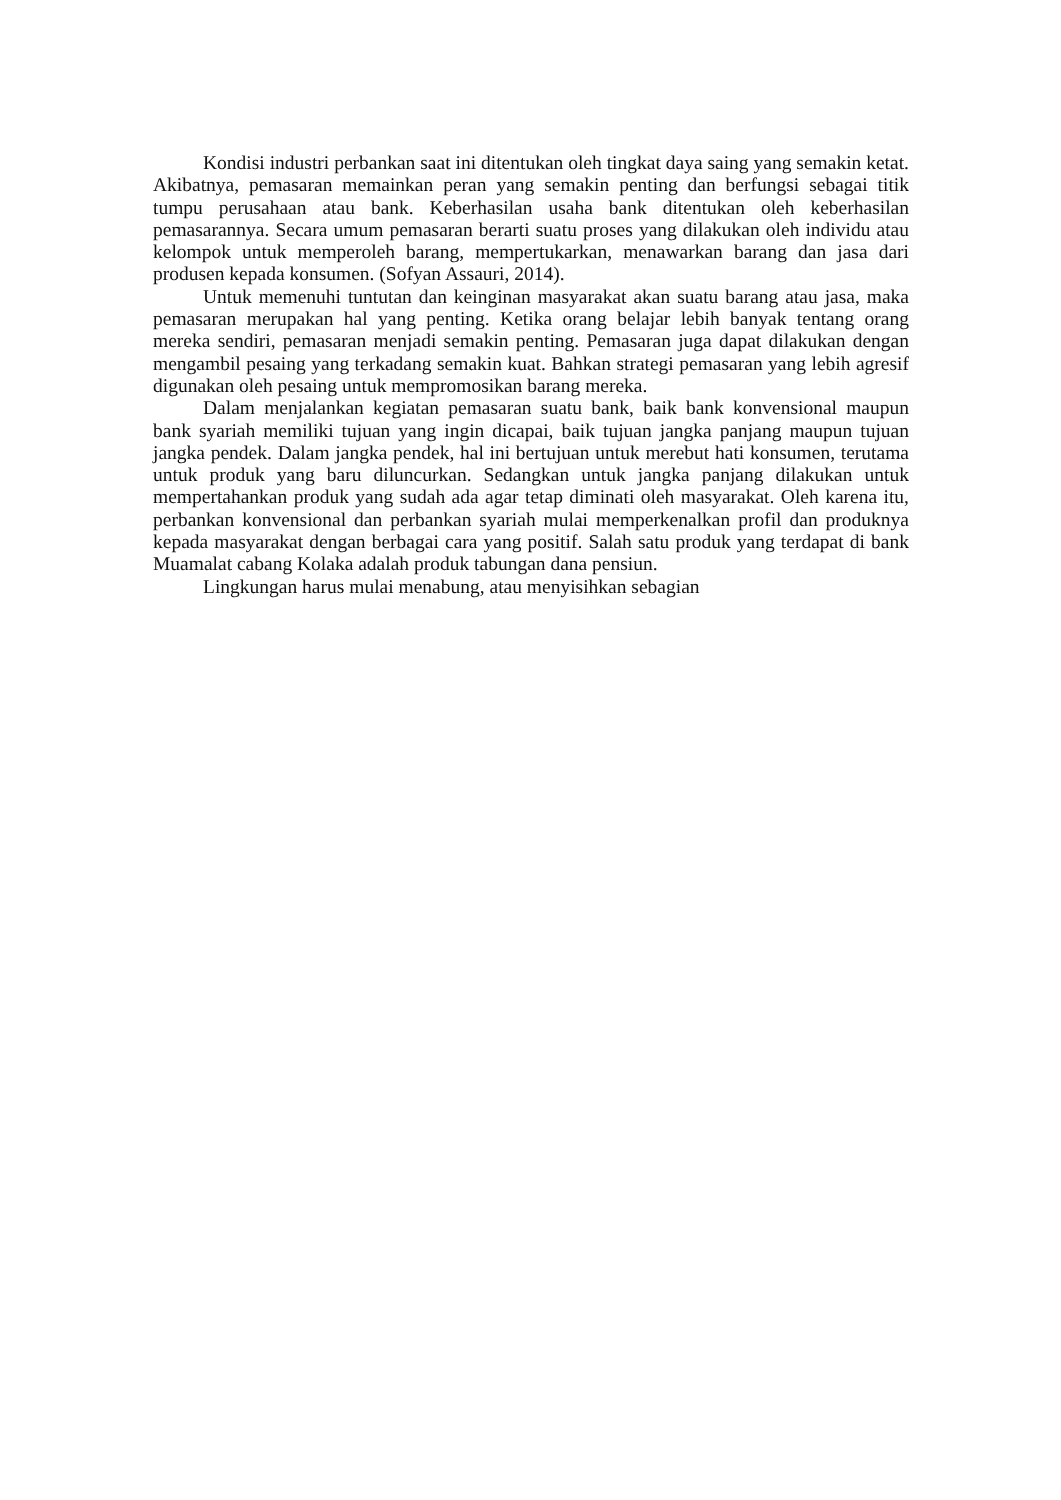Kondisi industri perbankan saat ini ditentukan oleh tingkat daya saing yang semakin ketat. Akibatnya, pemasaran memainkan peran yang semakin penting dan berfungsi sebagai titik tumpu perusahaan atau bank. Keberhasilan usaha bank ditentukan oleh keberhasilan pemasarannya. Secara umum pemasaran berarti suatu proses yang dilakukan oleh individu atau kelompok untuk memperoleh barang, mempertukarkan, menawarkan barang dan jasa dari produsen kepada konsumen. (Sofyan Assauri, 2014).
Untuk memenuhi tuntutan dan keinginan masyarakat akan suatu barang atau jasa, maka pemasaran merupakan hal yang penting. Ketika orang belajar lebih banyak tentang orang mereka sendiri, pemasaran menjadi semakin penting. Pemasaran juga dapat dilakukan dengan mengambil pesaing yang terkadang semakin kuat. Bahkan strategi pemasaran yang lebih agresif digunakan oleh pesaing untuk mempromosikan barang mereka.
Dalam menjalankan kegiatan pemasaran suatu bank, baik bank konvensional maupun bank syariah memiliki tujuan yang ingin dicapai, baik tujuan jangka panjang maupun tujuan jangka pendek. Dalam jangka pendek, hal ini bertujuan untuk merebut hati konsumen, terutama untuk produk yang baru diluncurkan. Sedangkan untuk jangka panjang dilakukan untuk mempertahankan produk yang sudah ada agar tetap diminati oleh masyarakat. Oleh karena itu, perbankan konvensional dan perbankan syariah mulai memperkenalkan profil dan produknya kepada masyarakat dengan berbagai cara yang positif. Salah satu produk yang terdapat di bank Muamalat cabang Kolaka adalah produk tabungan dana pensiun.
Lingkungan harus mulai menabung, atau menyisihkan sebagian